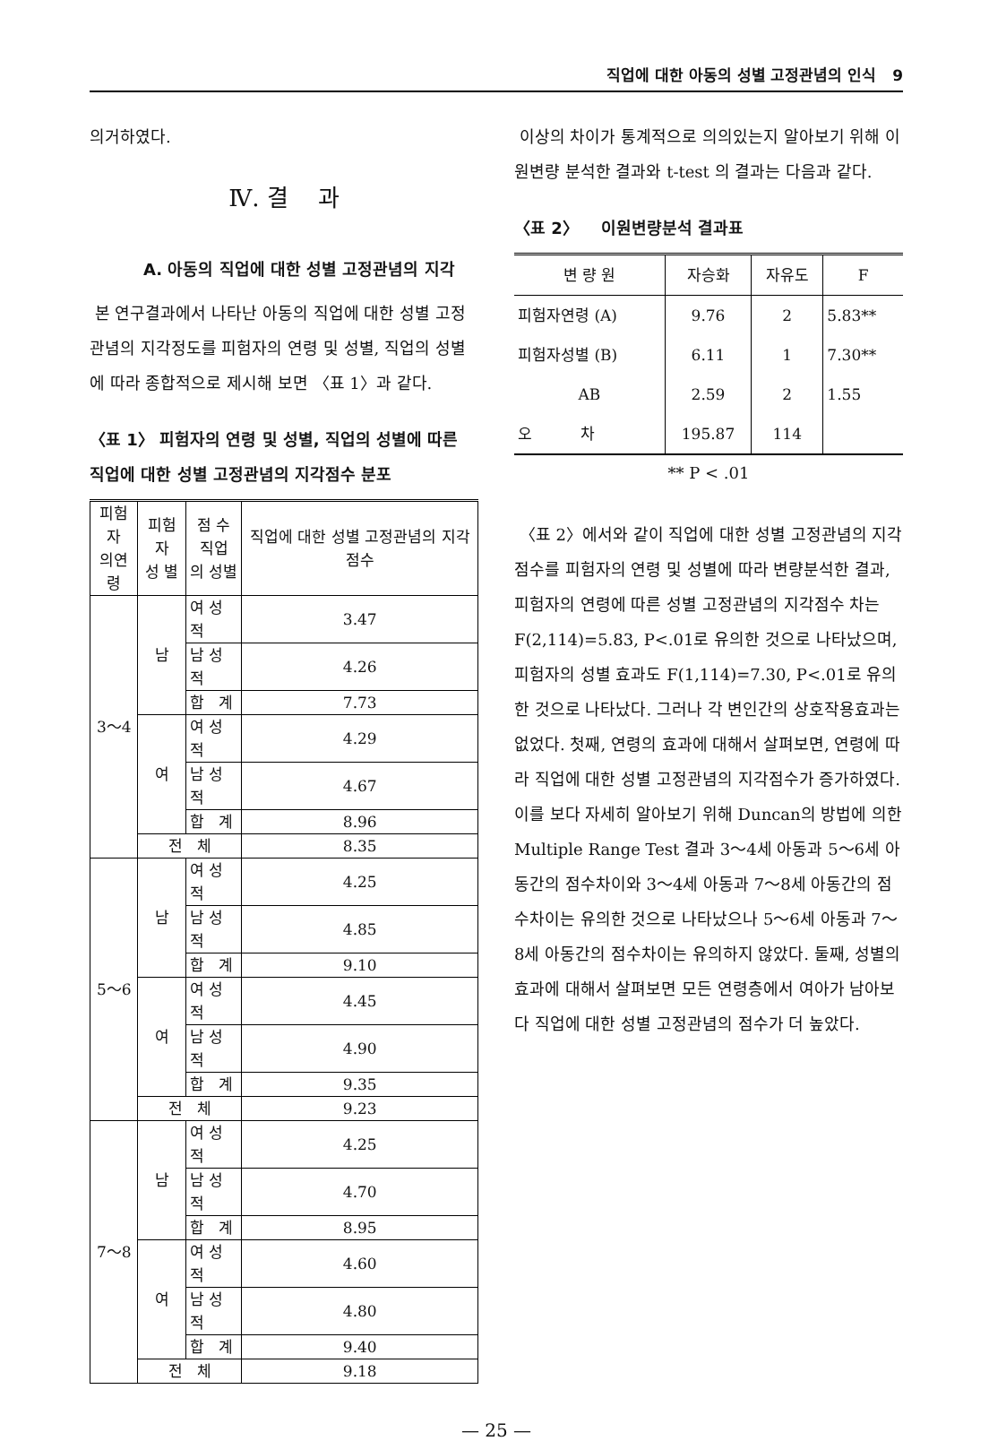직업에 대한 아동의 성별 고정관념의 인식 9
의거하였다.
Ⅳ. 결 과
A. 아동의 직업에 대한 성별 고정관념의 지각
본 연구결과에서 나타난 아동의 직업에 대한 성별 고정관념의 지각정도를 피험자의 연령 및 성별, 직업의 성별에 따라 종합적으로 제시해 보면 〈표 1〉과 같다.
〈표 1〉 피험자의 연령 및 성별, 직업의 성별에 따른 직업에 대한 성별 고정관념의 지각점수 분포
| 피험자 의연령 | 피험자 성 별 | 점 수 직업 의 성별 | 직업에 대한 성별 고정관념의 지각 점수 |
| --- | --- | --- | --- |
| 3～4 | 남 | 여 성 적 | 3.47 |
| | | 남 성 적 | 4.26 |
| | | 합 계 | 7.73 |
| | 여 | 여 성 적 | 4.29 |
| | | 남 성 적 | 4.67 |
| | | 합 계 | 8.96 |
| | 전 체 | | 8.35 |
| 5～6 | 남 | 여 성 적 | 4.25 |
| | | 남 성 적 | 4.85 |
| | | 합 계 | 9.10 |
| | 여 | 여 성 적 | 4.45 |
| | | 남 성 적 | 4.90 |
| | | 합 계 | 9.35 |
| | 전 체 | | 9.23 |
| 7～8 | 남 | 여 성 적 | 4.25 |
| | | 남 성 적 | 4.70 |
| | | 합 계 | 8.95 |
| | 여 | 여 성 적 | 4.60 |
| | | 남 성 적 | 4.80 |
| | | 합 계 | 9.40 |
| | 전 체 | | 9.18 |
이상의 차이가 통계적으로 의의있는지 알아보기 위해 이원변량 분석한 결과와 t-test 의 결과는 다음과 같다.
〈표 2〉 이원변량분석 결과표
| 변 량 원 | 자승화 | 자유도 | F |
| --- | --- | --- | --- |
| 피험자연령 (A) | 9.76 | 2 | 5.83** |
| 피험자성별 (B) | 6.11 | 1 | 7.30** |
| AB | 2.59 | 2 | 1.55 |
| 오 차 | 195.87 | 114 | |
** P < .01
〈표 2〉에서와 같이 직업에 대한 성별 고정관념의 지각점수를 피험자의 연령 및 성별에 따라 변량분석한 결과, 피험자의 연령에 따른 성별 고정관념의 지각점수 차는 F(2,114)=5.83, P<.01로 유의한 것으로 나타났으며, 피험자의 성별 효과도 F(1,114)=7.30, P<.01로 유의한 것으로 나타났다. 그러나 각 변인간의 상호작용효과는 없었다. 첫째, 연령의 효과에 대해서 살펴보면, 연령에 따라 직업에 대한 성별 고정관념의 지각점수가 증가하였다. 이를 보다 자세히 알아보기 위해 Duncan의 방법에 의한 Multiple Range Test 결과 3～4세 아동과 5～6세 아동간의 점수차이와 3～4세 아동과 7～8세 아동간의 점수차이는 유의한 것으로 나타났으나 5～6세 아동과 7～8세 아동간의 점수차이는 유의하지 않았다. 둘째, 성별의 효과에 대해서 살펴보면 모든 연령층에서 여아가 남아보다 직업에 대한 성별 고정관념의 점수가 더 높았다.
— 25 —